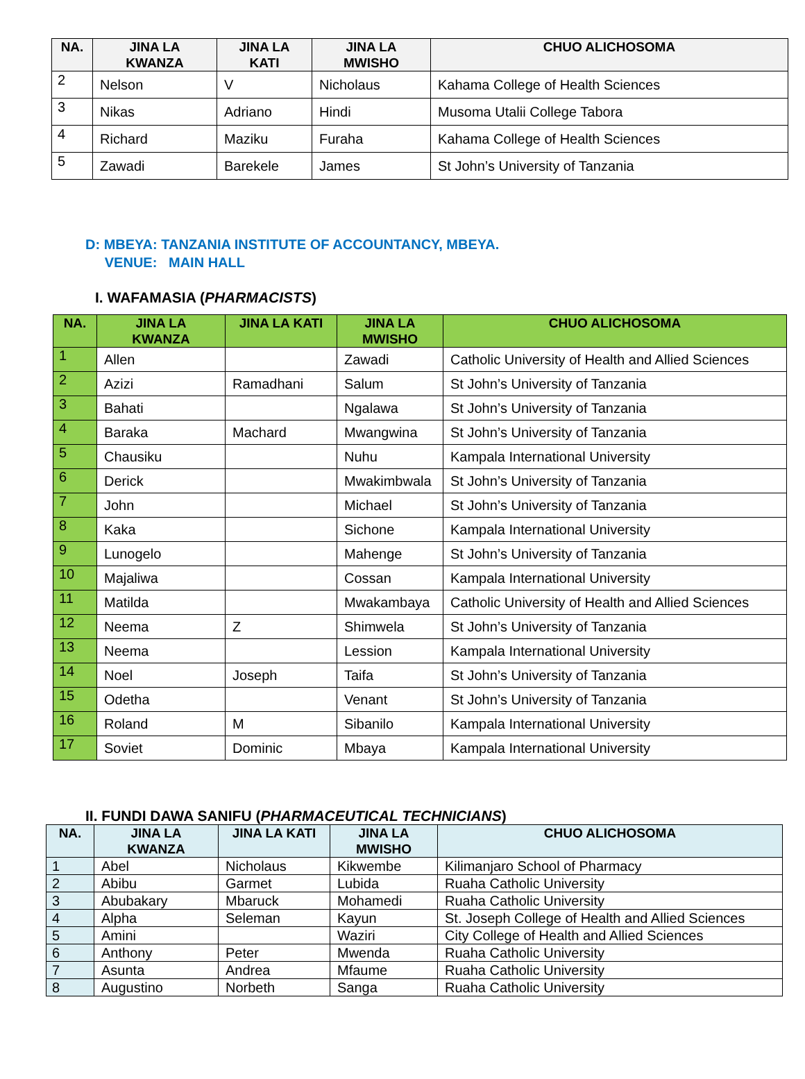| NA. | JINA LA KWANZA | JINA LA KATI | JINA LA MWISHO | CHUO ALICHOSOMA |
| --- | --- | --- | --- | --- |
| 2 | Nelson | V | Nicholaus | Kahama College of Health Sciences |
| 3 | Nikas | Adriano | Hindi | Musoma Utalii College Tabora |
| 4 | Richard | Maziku | Furaha | Kahama College of Health Sciences |
| 5 | Zawadi | Barekele | James | St John’s University of Tanzania |
D: MBEYA: TANZANIA INSTITUTE OF ACCOUNTANCY, MBEYA.
VENUE: MAIN HALL
I. WAFAMASIA (PHARMACISTS)
| NA. | JINA LA KWANZA | JINA LA KATI | JINA LA MWISHO | CHUO ALICHOSOMA |
| --- | --- | --- | --- | --- |
| 1 | Allen | | Zawadi | Catholic University of Health and Allied Sciences |
| 2 | Azizi | Ramadhani | Salum | St John’s University of Tanzania |
| 3 | Bahati | | Ngalawa | St John’s University of Tanzania |
| 4 | Baraka | Machard | Mwangwina | St John’s University of Tanzania |
| 5 | Chausiku | | Nuhu | Kampala International University |
| 6 | Derick | | Mwakimbwala | St John’s University of Tanzania |
| 7 | John | | Michael | St John’s University of Tanzania |
| 8 | Kaka | | Sichone | Kampala International University |
| 9 | Lunogelo | | Mahenge | St John’s University of Tanzania |
| 10 | Majaliwa | | Cossan | Kampala International University |
| 11 | Matilda | | Mwakambaya | Catholic University of Health and Allied Sciences |
| 12 | Neema | Z | Shimwela | St John’s University of Tanzania |
| 13 | Neema | | Lession | Kampala International University |
| 14 | Noel | Joseph | Taifa | St John’s University of Tanzania |
| 15 | Odetha | | Venant | St John’s University of Tanzania |
| 16 | Roland | M | Sibanilo | Kampala International University |
| 17 | Soviet | Dominic | Mbaya | Kampala International University |
II. FUNDI DAWA SANIFU (PHARMACEUTICAL TECHNICIANS)
| NA. | JINA LA KWANZA | JINA LA KATI | JINA LA MWISHO | CHUO ALICHOSOMA |
| --- | --- | --- | --- | --- |
| 1 | Abel | Nicholaus | Kikwembe | Kilimanjaro School of Pharmacy |
| 2 | Abibu | Garmet | Lubida | Ruaha Catholic University |
| 3 | Abubakary | Mbaruck | Mohamedi | Ruaha Catholic University |
| 4 | Alpha | Seleman | Kayun | St. Joseph College of Health and Allied Sciences |
| 5 | Amini | | Waziri | City College of Health and Allied Sciences |
| 6 | Anthony | Peter | Mwenda | Ruaha Catholic University |
| 7 | Asunta | Andrea | Mfaume | Ruaha Catholic University |
| 8 | Augustino | Norbeth | Sanga | Ruaha Catholic University |